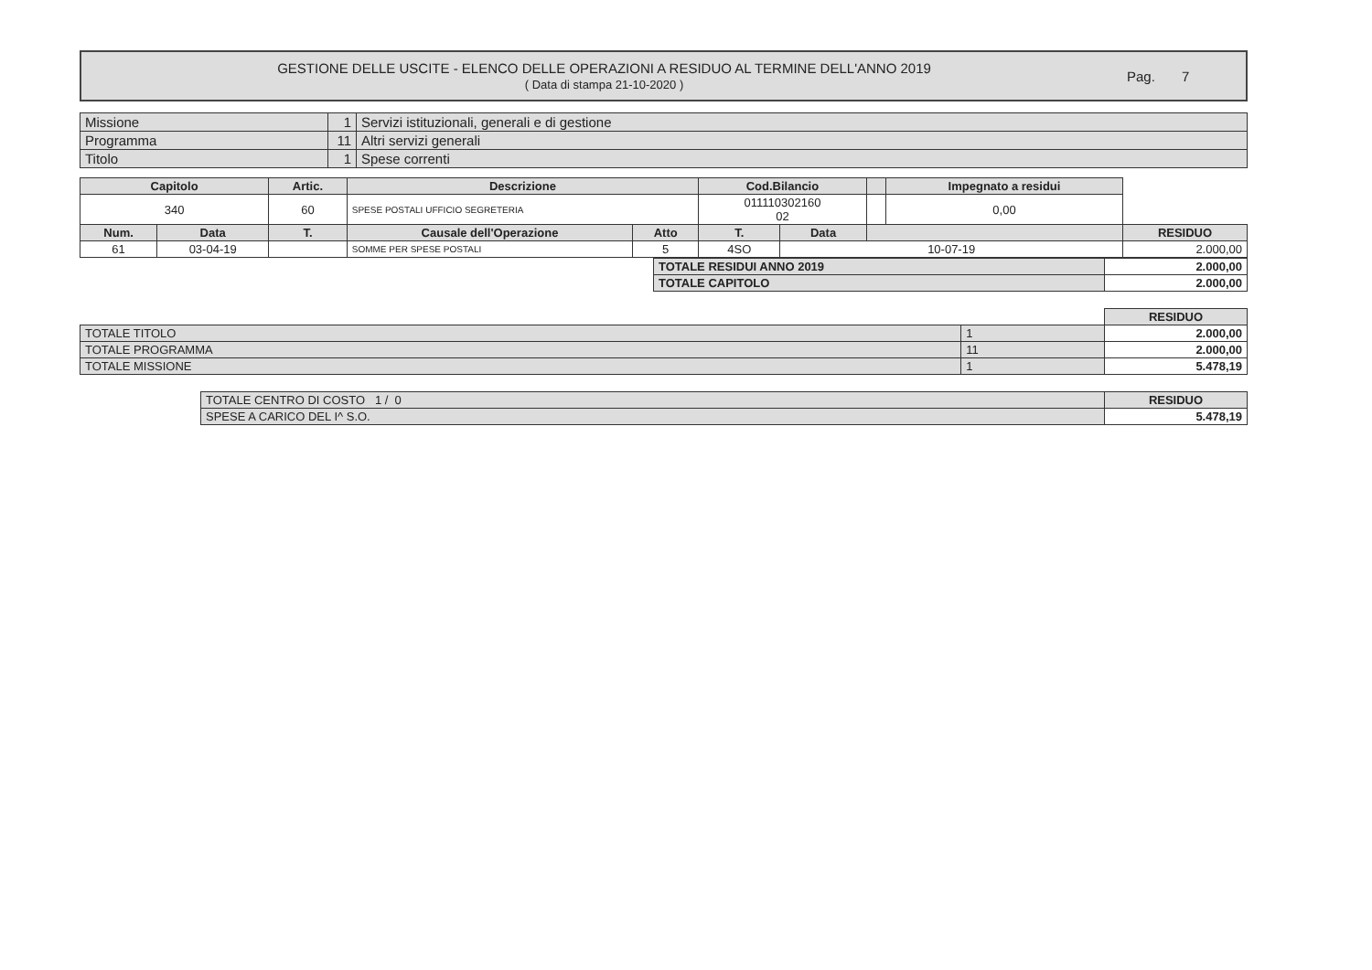GESTIONE DELLE USCITE - ELENCO DELLE OPERAZIONI A RESIDUO AL TERMINE DELL'ANNO 2019
( Data di stampa 21-10-2020 )
Pag. 7
| Missione | 1 | Servizi istituzionali, generali e di gestione |
| Programma | 11 | Altri servizi generali |
| Titolo | 1 | Spese correnti |
| Capitolo | | Artic. | Descrizione | | Cod.Bilancio | | | Impegnato a residui | |
| --- | --- | --- | --- | --- | --- | --- | --- | --- | --- |
| 340 | | 60 | SPESE POSTALI UFFICIO SEGRETERIA | | 011110302160 02 | | | 0,00 | |
| Num. | Data | T. | Causale dell'Operazione | Atto | T. | Data | | | RESIDUO |
| 61 | 03-04-19 | | SOMME PER SPESE POSTALI | 5 | 4SO | 10-07-19 | | | 2.000,00 |
| TOTALE RESIDUI ANNO 2019 | 2.000,00 |
| TOTALE CAPITOLO | 2.000,00 |
| | | RESIDUO |
| TOTALE TITOLO | 1 | 2.000,00 |
| TOTALE PROGRAMMA | 11 | 2.000,00 |
| TOTALE MISSIONE | 1 | 5.478,19 |
| TOTALE CENTRO DI COSTO 1 / 0 | RESIDUO |
| SPESE A CARICO DEL I^ S.O. | 5.478,19 |